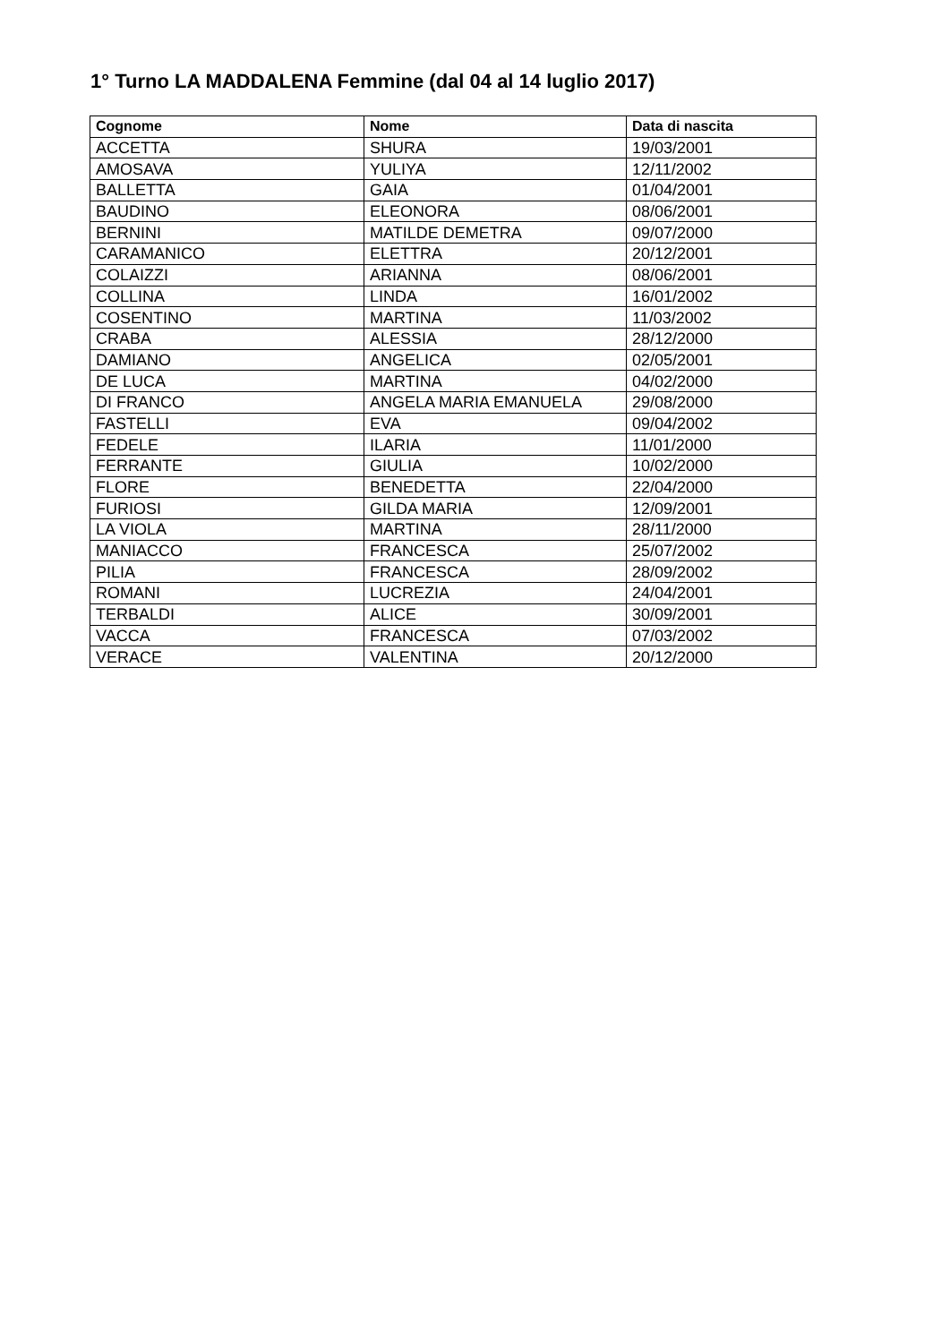1° Turno LA MADDALENA Femmine (dal 04 al 14 luglio 2017)
| Cognome | Nome | Data di nascita |
| --- | --- | --- |
| ACCETTA | SHURA | 19/03/2001 |
| AMOSAVA | YULIYA | 12/11/2002 |
| BALLETTA | GAIA | 01/04/2001 |
| BAUDINO | ELEONORA | 08/06/2001 |
| BERNINI | MATILDE DEMETRA | 09/07/2000 |
| CARAMANICO | ELETTRA | 20/12/2001 |
| COLAIZZI | ARIANNA | 08/06/2001 |
| COLLINA | LINDA | 16/01/2002 |
| COSENTINO | MARTINA | 11/03/2002 |
| CRABA | ALESSIA | 28/12/2000 |
| DAMIANO | ANGELICA | 02/05/2001 |
| DE LUCA | MARTINA | 04/02/2000 |
| DI FRANCO | ANGELA MARIA EMANUELA | 29/08/2000 |
| FASTELLI | EVA | 09/04/2002 |
| FEDELE | ILARIA | 11/01/2000 |
| FERRANTE | GIULIA | 10/02/2000 |
| FLORE | BENEDETTA | 22/04/2000 |
| FURIOSI | GILDA MARIA | 12/09/2001 |
| LA VIOLA | MARTINA | 28/11/2000 |
| MANIACCO | FRANCESCA | 25/07/2002 |
| PILIA | FRANCESCA | 28/09/2002 |
| ROMANI | LUCREZIA | 24/04/2001 |
| TERBALDI | ALICE | 30/09/2001 |
| VACCA | FRANCESCA | 07/03/2002 |
| VERACE | VALENTINA | 20/12/2000 |